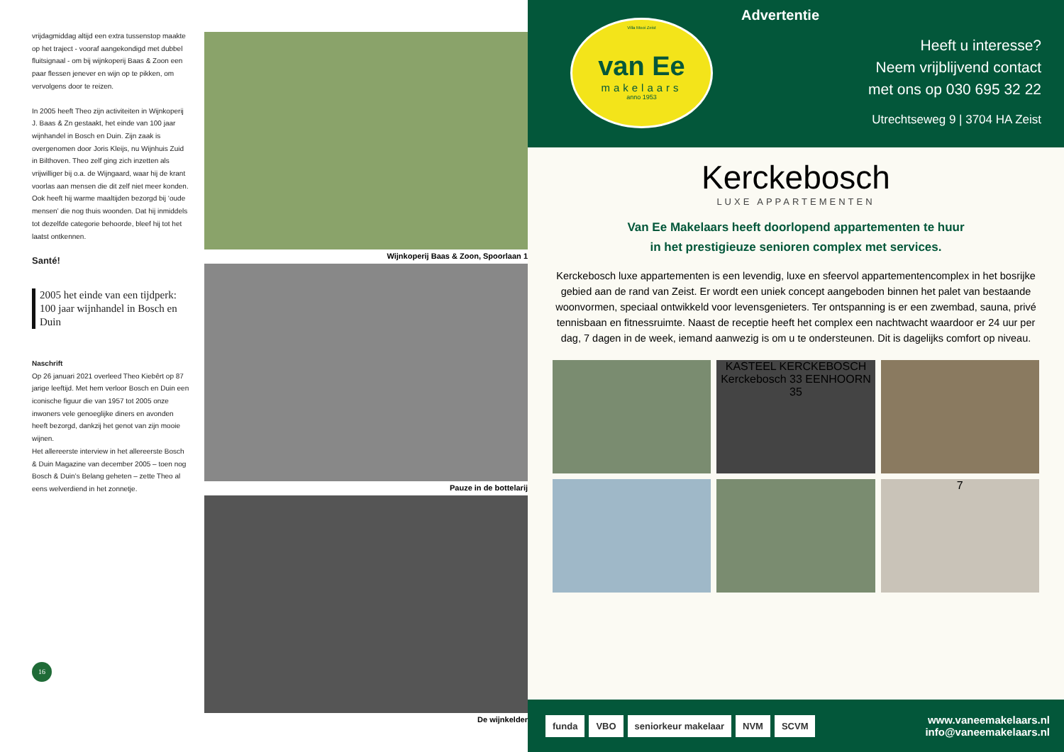vrijdagmiddag altijd een extra tussenstop maakte op het traject - vooraf aange­kondigd met dubbel fluitsignaal - om bij wijnkoperij Baas & Zoon een paar flessen jenever en wijn op te pikken, om vervol­gens door te reizen.
In 2005 heeft Theo zijn activiteiten in Wijnkoperij J. Baas & Zn gestaakt, het einde van 100 jaar wijnhandel in Bosch en Duin. Zijn zaak is overgenomen door Joris Kleijs, nu Wijnhuis Zuid in Bilthoven. Theo zelf ging zich inzetten als vrijwilliger bij o.a. de Wijngaard, waar hij de krant voorlas aan mensen die dit zelf niet meer konden. Ook heeft hij warme maaltijden bezorgd bij ‘oude mensen’ die nog thuis woonden. Dat hij inmiddels tot dezelfde categorie behoorde, bleef hij tot het laatst ontkennen.
Santé!
2005 het einde van een tijdperk: 100 jaar wijnhandel in Bosch en Duin
Naschrift
Op 26 januari 2021 overleed Theo Kiebêrt op 87 jarige leeftijd. Met hem verloor Bosch en Duin een iconische figuur die van 1957 tot 2005 onze inwoners vele genoeglijke diners en avonden heeft bezorgd, dankzij het genot van zijn mooie wijnen.
Het allereerste interview in het allereer­ste Bosch & Duin Magazine van december 2005 – toen nog Bosch & Duin’s Belang geheten – zette Theo al eens welverdiend in het zonnetje.
16
Wijnkoperij Baas & Zoon, Spoorlaan 1
Pauze in de bottelarij
De wijnkelder
Villa Mooi Zeist
van Ee
makelaars
anno 1953
Advertentie
Heeft u interesse?
Neem vrijblijvend contact
met ons op 030 695 32 22
Utrechtseweg 9 | 3704 HA Zeist
Kerckebosch
LUXE APPARTEMENTEN
Van Ee Makelaars heeft doorlopend appartementen te huur
in het prestigieuze senioren complex met services.
Kerckebosch luxe appartementen is een levendig, luxe en sfeervol appartementencomplex in het bosrijke gebied aan de rand van Zeist. Er wordt een uniek concept aangeboden binnen het palet van bestaande woonvormen, speciaal ontwikkeld voor levensgenieters. Ter ontspanning is er een zwembad, sauna, privé tennisbaan en fitnessruimte. Naast de receptie heeft het complex een nacht­wacht waardoor er 24 uur per dag, 7 dagen in de week, iemand aanwezig is om u te ondersteunen. Dit is dagelijks comfort op niveau.
KASTEEL KERCKEBOSCH Kerckebosch 33 EENHOORN 35
7
funda VBO seniorkeur makelaar NVM SCVM
www.vaneemakelaars.nl
info@vaneemakelaars.nl